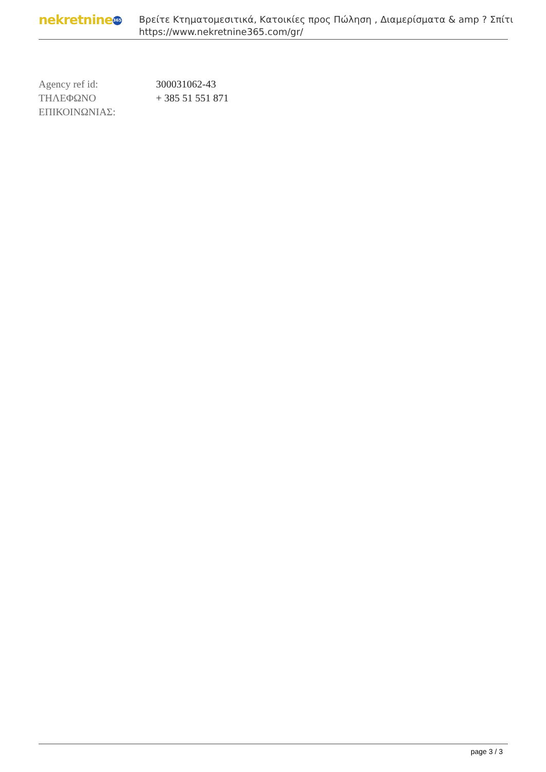nekretnine 365
Βρείτε Κτηματομεσιτικά, Κατοικίες προς Πώληση , Διαμερίσματα & amp ? Σπίτι
https://www.nekretnine365.com/gr/
| Agency ref id: | 300031062-43 |
| ΤΗΛΕΦΩΝΟ ΕΠΙΚΟΙΝΩΝΙΑΣ: | + 385 51 551 871 |
page 3 / 3